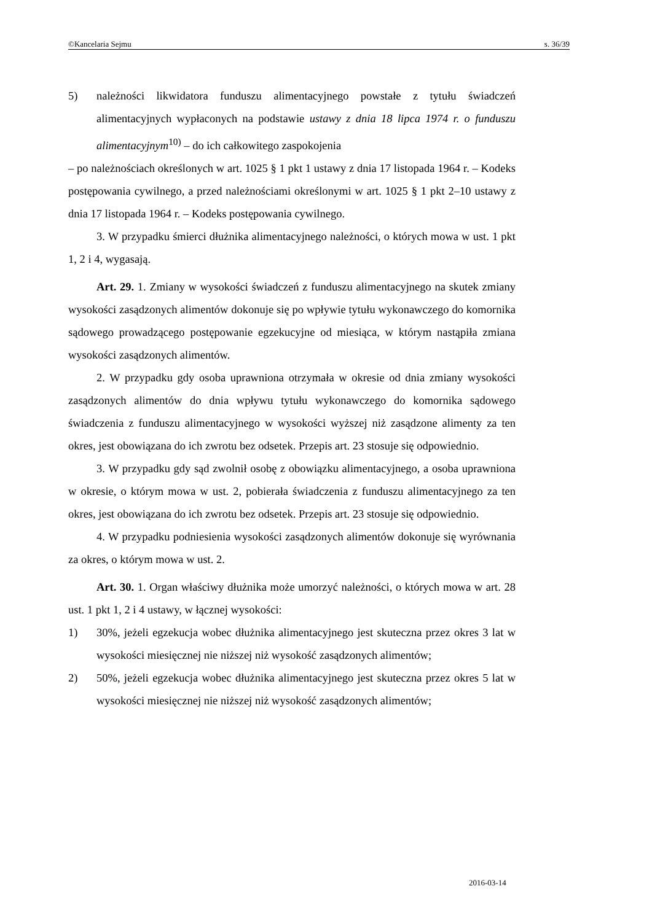©Kancelaria Sejmu s. 36/39
5) należności likwidatora funduszu alimentacyjnego powstałe z tytułu świadczeń alimentacyjnych wypłaconych na podstawie ustawy z dnia 18 lipca 1974 r. o funduszu alimentacyjnym<sup>10)</sup> – do ich całkowitego zaspokojenia
– po należnościach określonych w art. 1025 § 1 pkt 1 ustawy z dnia 17 listopada 1964 r. – Kodeks postępowania cywilnego, a przed należnościami określonymi w art. 1025 § 1 pkt 2–10 ustawy z dnia 17 listopada 1964 r. – Kodeks postępowania cywilnego.
3. W przypadku śmierci dłużnika alimentacyjnego należności, o których mowa w ust. 1 pkt 1, 2 i 4, wygasają.
Art. 29. 1. Zmiany w wysokości świadczeń z funduszu alimentacyjnego na skutek zmiany wysokości zasądzonych alimentów dokonuje się po wpływie tytułu wykonawczego do komornika sądowego prowadzącego postępowanie egzekucyjne od miesiąca, w którym nastąpiła zmiana wysokości zasądzonych alimentów.
2. W przypadku gdy osoba uprawniona otrzymała w okresie od dnia zmiany wysokości zasądzonych alimentów do dnia wpływu tytułu wykonawczego do komornika sądowego świadczenia z funduszu alimentacyjnego w wysokości wyższej niż zasądzone alimenty za ten okres, jest obowiązana do ich zwrotu bez odsetek. Przepis art. 23 stosuje się odpowiednio.
3. W przypadku gdy sąd zwolnił osobę z obowiązku alimentacyjnego, a osoba uprawniona w okresie, o którym mowa w ust. 2, pobierała świadczenia z funduszu alimentacyjnego za ten okres, jest obowiązana do ich zwrotu bez odsetek. Przepis art. 23 stosuje się odpowiednio.
4. W przypadku podniesienia wysokości zasądzonych alimentów dokonuje się wyrównania za okres, o którym mowa w ust. 2.
Art. 30. 1. Organ właściwy dłużnika może umorzyć należności, o których mowa w art. 28 ust. 1 pkt 1, 2 i 4 ustawy, w łącznej wysokości:
1) 30%, jeżeli egzekucja wobec dłużnika alimentacyjnego jest skuteczna przez okres 3 lat w wysokości miesięcznej nie niższej niż wysokość zasądzonych alimentów;
2) 50%, jeżeli egzekucja wobec dłużnika alimentacyjnego jest skuteczna przez okres 5 lat w wysokości miesięcznej nie niższej niż wysokość zasądzonych alimentów;
2016-03-14